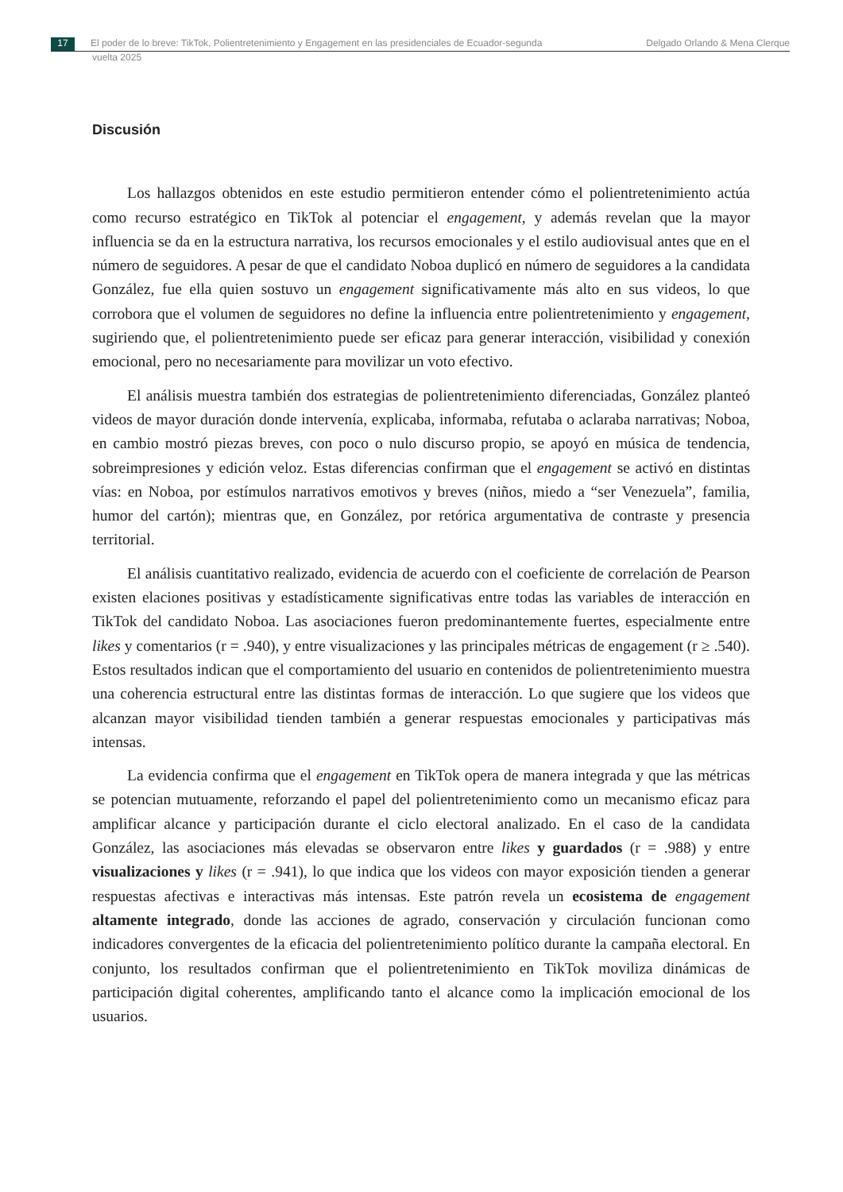17 El poder de lo breve: TikTok, Polientretenimiento y Engagement en las presidenciales de Ecuador-segunda Delgado Orlando & Mena Clerque
vuelta 2025
Discusión
Los hallazgos obtenidos en este estudio permitieron entender cómo el polientretenimiento actúa como recurso estratégico en TikTok al potenciar el engagement, y además revelan que la mayor influencia se da en la estructura narrativa, los recursos emocionales y el estilo audiovisual antes que en el número de seguidores. A pesar de que el candidato Noboa duplicó en número de seguidores a la candidata González, fue ella quien sostuvo un engagement significativamente más alto en sus videos, lo que corrobora que el volumen de seguidores no define la influencia entre polientretenimiento y engagement, sugiriendo que, el polientretenimiento puede ser eficaz para generar interacción, visibilidad y conexión emocional, pero no necesariamente para movilizar un voto efectivo.
El análisis muestra también dos estrategias de polientretenimiento diferenciadas, González planteó videos de mayor duración donde intervenía, explicaba, informaba, refutaba o aclaraba narrativas; Noboa, en cambio mostró piezas breves, con poco o nulo discurso propio, se apoyó en música de tendencia, sobreimpresiones y edición veloz. Estas diferencias confirman que el engagement se activó en distintas vías: en Noboa, por estímulos narrativos emotivos y breves (niños, miedo a “ser Venezuela”, familia, humor del cartón); mientras que, en González, por retórica argumentativa de contraste y presencia territorial.
El análisis cuantitativo realizado, evidencia de acuerdo con el coeficiente de correlación de Pearson existen elaciones positivas y estadísticamente significativas entre todas las variables de interacción en TikTok del candidato Noboa. Las asociaciones fueron predominantemente fuertes, especialmente entre likes y comentarios (r = .940), y entre visualizaciones y las principales métricas de engagement (r ≥ .540). Estos resultados indican que el comportamiento del usuario en contenidos de polientretenimiento muestra una coherencia estructural entre las distintas formas de interacción. Lo que sugiere que los videos que alcanzan mayor visibilidad tienden también a generar respuestas emocionales y participativas más intensas.
La evidencia confirma que el engagement en TikTok opera de manera integrada y que las métricas se potencian mutuamente, reforzando el papel del polientretenimiento como un mecanismo eficaz para amplificar alcance y participación durante el ciclo electoral analizado. En el caso de la candidata González, las asociaciones más elevadas se observaron entre likes y guardados (r = .988) y entre visualizaciones y likes (r = .941), lo que indica que los videos con mayor exposición tienden a generar respuestas afectivas e interactivas más intensas. Este patrón revela un ecosistema de engagement altamente integrado, donde las acciones de agrado, conservación y circulación funcionan como indicadores convergentes de la eficacia del polientretenimiento político durante la campaña electoral. En conjunto, los resultados confirman que el polientretenimiento en TikTok moviliza dinámicas de participación digital coherentes, amplificando tanto el alcance como la implicación emocional de los usuarios.